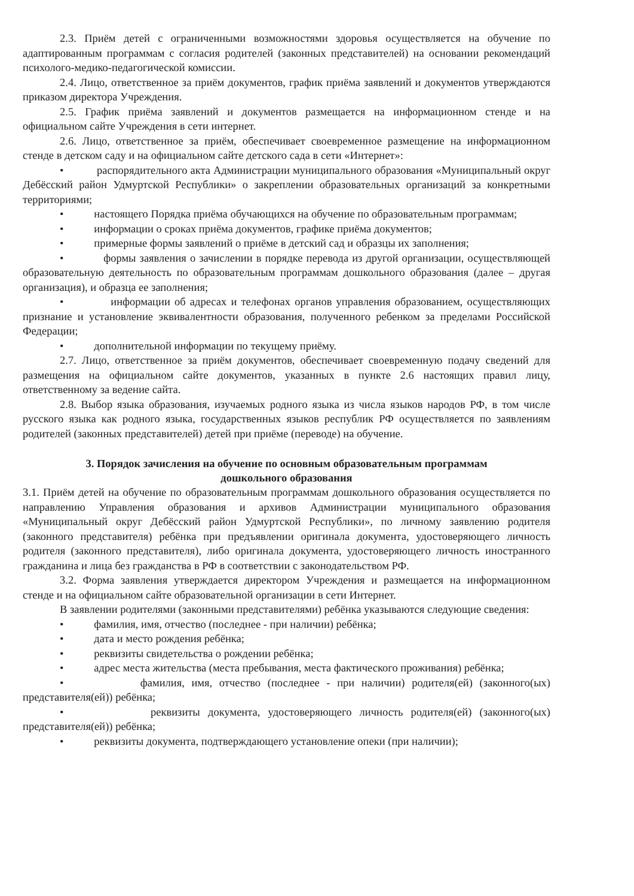2.3. Приём детей с ограниченными возможностями здоровья осуществляется на обучение по адаптированным программам с согласия родителей (законных представителей) на основании рекомендаций психолого-медико-педагогической комиссии.
2.4. Лицо, ответственное за приём документов, график приёма заявлений и документов утверждаются приказом директора Учреждения.
2.5. График приёма заявлений и документов размещается на информационном стенде и на официальном сайте Учреждения в сети интернет.
2.6. Лицо, ответственное за приём, обеспечивает своевременное размещение на информационном стенде в детском саду и на официальном сайте детского сада в сети «Интернет»:
• распорядительного акта Администрации муниципального образования «Муниципальный округ Дебёсский район Удмуртской Республики» о закреплении образовательных организаций за конкретными территориями;
• настоящего Порядка приёма обучающихся на обучение по образовательным программам;
• информации о сроках приёма документов, графике приёма документов;
• примерные формы заявлений о приёме в детский сад и образцы их заполнения;
• формы заявления о зачислении в порядке перевода из другой организации, осуществляющей образовательную деятельность по образовательным программам дошкольного образования (далее – другая организация), и образца ее заполнения;
• информации об адресах и телефонах органов управления образованием, осуществляющих признание и установление эквивалентности образования, полученного ребенком за пределами Российской Федерации;
• дополнительной информации по текущему приёму.
2.7. Лицо, ответственное за приём документов, обеспечивает своевременную подачу сведений для размещения на официальном сайте документов, указанных в пункте 2.6 настоящих правил лицу, ответственному за ведение сайта.
2.8. Выбор языка образования, изучаемых родного языка из числа языков народов РФ, в том числе русского языка как родного языка, государственных языков республик РФ осуществляется по заявлениям родителей (законных представителей) детей при приёме (переводе) на обучение.
3. Порядок зачисления на обучение по основным образовательным программам
дошкольного образования
3.1. Приём детей на обучение по образовательным программам дошкольного образования осуществляется по направлению Управления образования и архивов Администрации муниципального образования «Муниципальный округ Дебёсский район Удмуртской Республики», по личному заявлению родителя (законного представителя) ребёнка при предъявлении оригинала документа, удостоверяющего личность родителя (законного представителя), либо оригинала документа, удостоверяющего личность иностранного гражданина и лица без гражданства в РФ в соответствии с законодательством РФ.
3.2. Форма заявления утверждается директором Учреждения и размещается на информационном стенде и на официальном сайте образовательной организации в сети Интернет.
В заявлении родителями (законными представителями) ребёнка указываются следующие сведения:
• фамилия, имя, отчество (последнее - при наличии) ребёнка;
• дата и место рождения ребёнка;
• реквизиты свидетельства о рождении ребёнка;
• адрес места жительства (места пребывания, места фактического проживания) ребёнка;
• фамилия, имя, отчество (последнее - при наличии) родителя(ей) (законного(ых) представителя(ей)) ребёнка;
• реквизиты документа, удостоверяющего личность родителя(ей) (законного(ых) представителя(ей)) ребёнка;
• реквизиты документа, подтверждающего установление опеки (при наличии);